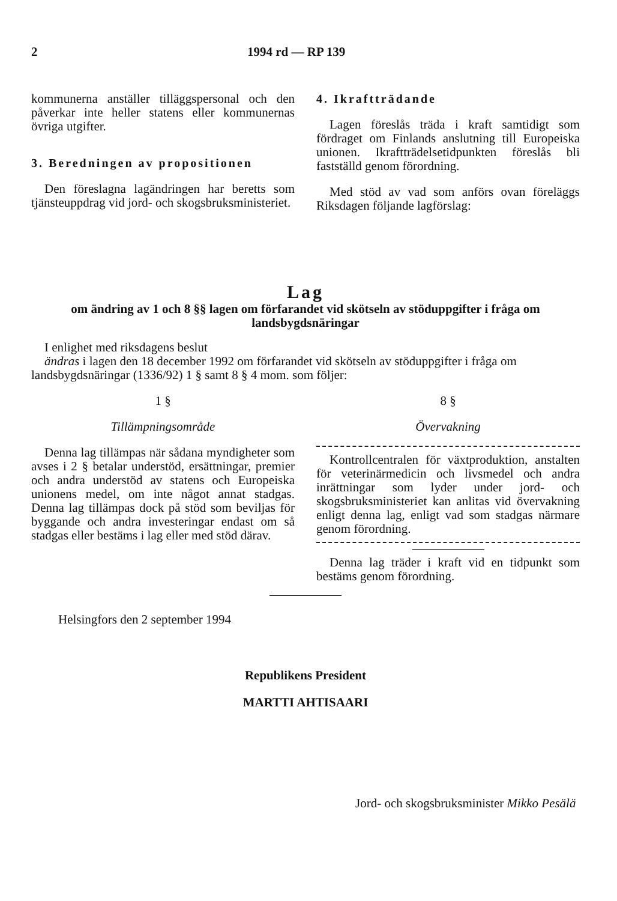2 1994 rd — RP 139
kommunerna anställer tilläggspersonal och den påverkar inte heller statens eller kommunernas övriga utgifter.
3. Beredningen av propositionen
Den föreslagna lagändringen har beretts som tjänsteuppdrag vid jord- och skogsbruksministeriet.
4. Ikraftträdande
Lagen föreslås träda i kraft samtidigt som fördraget om Finlands anslutning till Europeiska unionen. Ikraftträdelsetidpunkten föreslås bli fastställd genom förordning.
Med stöd av vad som anförs ovan föreläggs Riksdagen följande lagförslag:
Lag
om ändring av 1 och 8 §§ lagen om förfarandet vid skötseln av stöduppgifter i fråga om landsbygdsnäringar
I enlighet med riksdagens beslut
ändras i lagen den 18 december 1992 om förfarandet vid skötseln av stöduppgifter i fråga om landsbygdsnäringar (1336/92) 1 § samt 8 § 4 mom. som följer:
1 §
Tillämpningsområde
Denna lag tillämpas när sådana myndigheter som avses i 2 § betalar understöd, ersättningar, premier och andra understöd av statens och Europeiska unionens medel, om inte något annat stadgas. Denna lag tillämpas dock på stöd som beviljas för byggande och andra investeringar endast om så stadgas eller bestäms i lag eller med stöd därav.
8 §
Övervakning
Kontrollcentralen för växtproduktion, anstalten för veterinärmedicin och livsmedel och andra inrättningar som lyder under jord- och skogsbruksministeriet kan anlitas vid övervakning enligt denna lag, enligt vad som stadgas närmare genom förordning.
Denna lag träder i kraft vid en tidpunkt som bestäms genom förordning.
Helsingfors den 2 september 1994
Republikens President
MARTTI AHTISAARI
Jord- och skogsbruksminister Mikko Pesälä